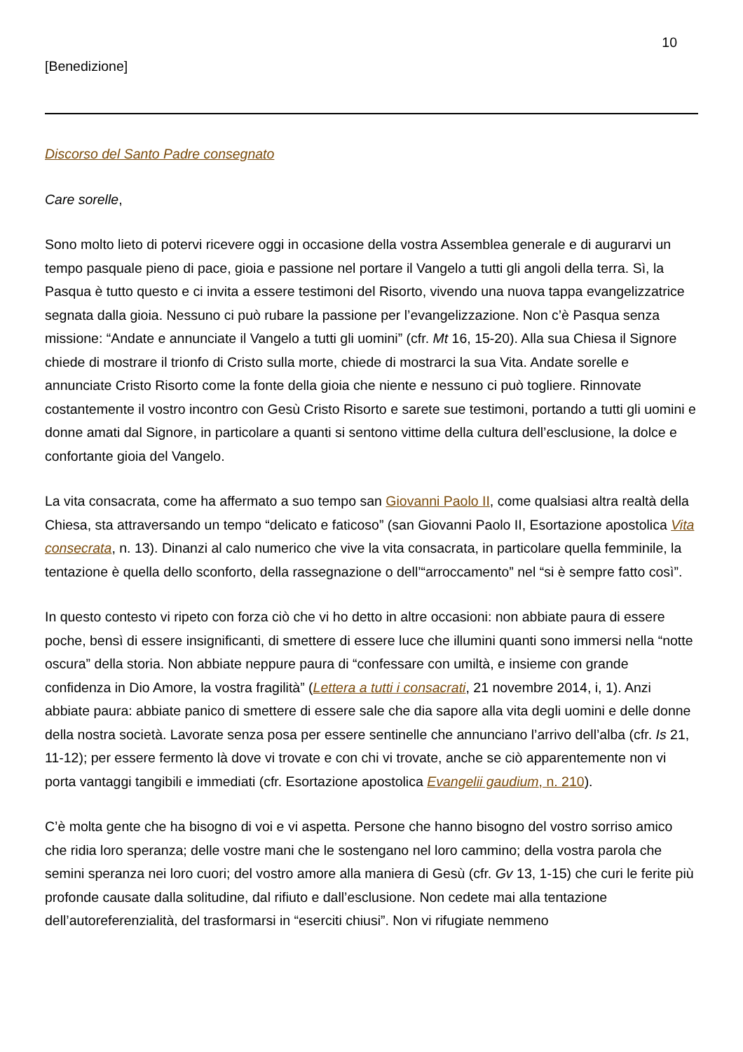10
[Benedizione]
Discorso del Santo Padre consegnato
Care sorelle,
Sono molto lieto di potervi ricevere oggi in occasione della vostra Assemblea generale e di augurarvi un tempo pasquale pieno di pace, gioia e passione nel portare il Vangelo a tutti gli angoli della terra. Sì, la Pasqua è tutto questo e ci invita a essere testimoni del Risorto, vivendo una nuova tappa evangelizzatrice segnata dalla gioia. Nessuno ci può rubare la passione per l’evangelizzazione. Non c’è Pasqua senza missione: “Andate e annunciate il Vangelo a tutti gli uomini” (cfr. Mt 16, 15-20). Alla sua Chiesa il Signore chiede di mostrare il trionfo di Cristo sulla morte, chiede di mostrarci la sua Vita. Andate sorelle e annunciate Cristo Risorto come la fonte della gioia che niente e nessuno ci può togliere. Rinnovate costantemente il vostro incontro con Gesù Cristo Risorto e sarete sue testimoni, portando a tutti gli uomini e donne amati dal Signore, in particolare a quanti si sentono vittime della cultura dell’esclusione, la dolce e confortante gioia del Vangelo.
La vita consacrata, come ha affermato a suo tempo san Giovanni Paolo II, come qualsiasi altra realtà della Chiesa, sta attraversando un tempo “delicato e faticoso” (san Giovanni Paolo II, Esortazione apostolica Vita consecrata, n. 13). Dinanzi al calo numerico che vive la vita consacrata, in particolare quella femminile, la tentazione è quella dello sconforto, della rassegnazione o dell’“arroccamento” nel “si è sempre fatto così”.
In questo contesto vi ripeto con forza ciò che vi ho detto in altre occasioni: non abbiate paura di essere poche, bensì di essere insignificanti, di smettere di essere luce che illumini quanti sono immersi nella “notte oscura” della storia. Non abbiate neppure paura di “confessare con umiltà, e insieme con grande confidenza in Dio Amore, la vostra fragilità” (Lettera a tutti i consacrati, 21 novembre 2014, i, 1). Anzi abbiate paura: abbiate panico di smettere di essere sale che dia sapore alla vita degli uomini e delle donne della nostra società. Lavorate senza posa per essere sentinelle che annunciano l’arrivo dell’alba (cfr. Is 21, 11-12); per essere fermento là dove vi trovate e con chi vi trovate, anche se ciò apparentemente non vi porta vantaggi tangibili e immediati (cfr. Esortazione apostolica Evangelii gaudium, n. 210).
C’è molta gente che ha bisogno di voi e vi aspetta. Persone che hanno bisogno del vostro sorriso amico che ridia loro speranza; delle vostre mani che le sostengano nel loro cammino; della vostra parola che semini speranza nei loro cuori; del vostro amore alla maniera di Gesù (cfr. Gv 13, 1-15) che curi le ferite più profonde causate dalla solitudine, dal rifiuto e dall’esclusione. Non cedete mai alla tentazione dell’autoreferenzialità, del trasformarsi in “eserciti chiusi”. Non vi rifugiate nemmeno